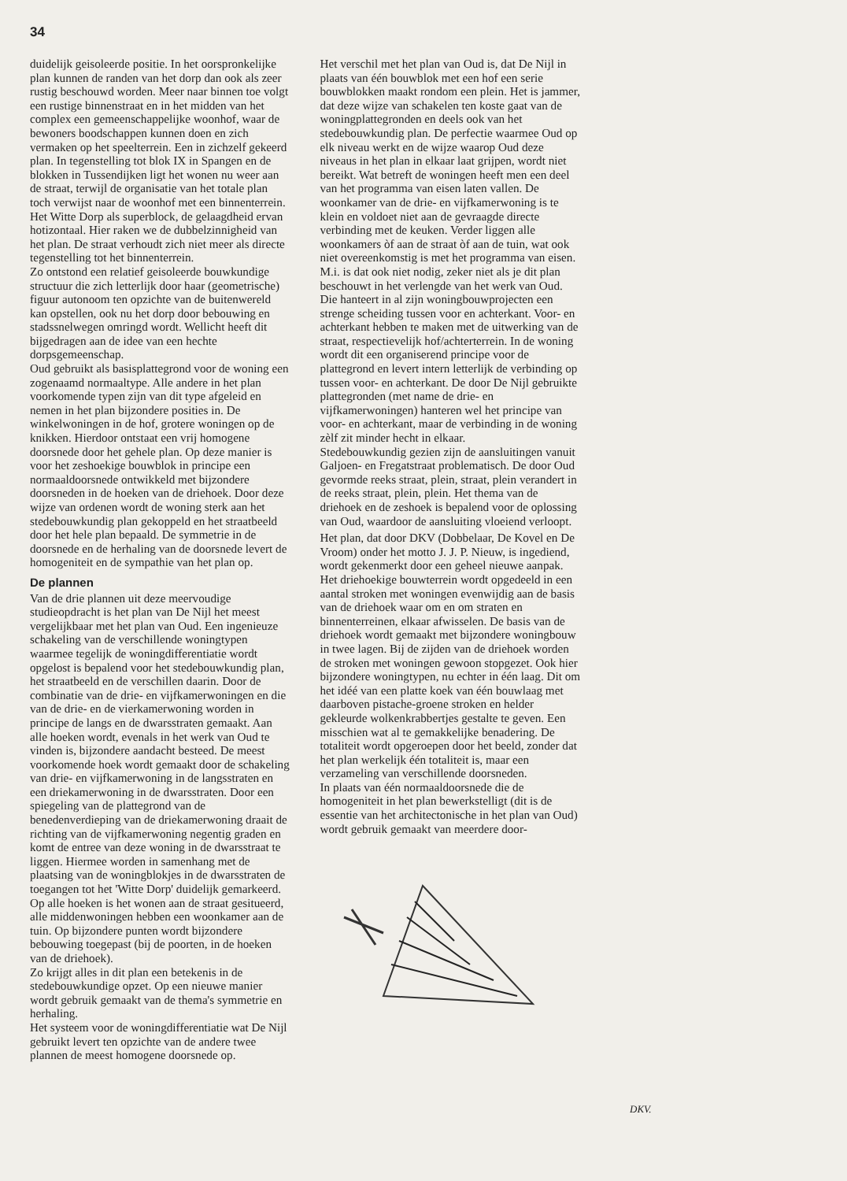34
duidelijk geisoleerde positie. In het oorspronkelijke plan kunnen de randen van het dorp dan ook als zeer rustig beschouwd worden. Meer naar binnen toe volgt een rustige binnenstraat en in het midden van het complex een gemeenschappelijke woonhof, waar de bewoners boodschappen kunnen doen en zich vermaken op het speelterrein. Een in zichzelf gekeerd plan. In tegenstelling tot blok IX in Spangen en de blokken in Tussendijken ligt het wonen nu weer aan de straat, terwijl de organisatie van het totale plan toch verwijst naar de woonhof met een binnenterrein. Het Witte Dorp als superblock, de gelaagdheid ervan hotizontaal. Hier raken we de dubbelzinnigheid van het plan. De straat verhoudt zich niet meer als directe tegenstelling tot het binnenterrein.
Zo ontstond een relatief geisoleerde bouwkundige structuur die zich letterlijk door haar (geometrische) figuur autonoom ten opzichte van de buitenwereld kan opstellen, ook nu het dorp door bebouwing en stadssnelwegen omringd wordt. Wellicht heeft dit bijgedragen aan de idee van een hechte dorpsgemeenschap.
Oud gebruikt als basisplattegrond voor de woning een zogenaamd normaaltype. Alle andere in het plan voorkomende typen zijn van dit type afgeleid en nemen in het plan bijzondere posities in. De winkelwoningen in de hof, grotere woningen op de knikken. Hierdoor ontstaat een vrij homogene doorsnede door het gehele plan. Op deze manier is voor het zeshoekige bouwblok in principe een normaaldoorsnede ontwikkeld met bijzondere doorsneden in de hoeken van de driehoek. Door deze wijze van ordenen wordt de woning sterk aan het stedebouwkundig plan gekoppeld en het straatbeeld door het hele plan bepaald. De symmetrie in de doorsnede en de herhaling van de doorsnede levert de homogeniteit en de sympathie van het plan op.
De plannen
Van de drie plannen uit deze meervoudige studieopdracht is het plan van De Nijl het meest vergelijkbaar met het plan van Oud. Een ingenieuze schakeling van de verschillende woningtypen waarmee tegelijk de woningdifferentiatie wordt opgelost is bepalend voor het stedebouwkundig plan, het straatbeeld en de verschillen daarin. Door de combinatie van de drie- en vijfkamerwoningen en die van de drie- en de vierkamerwoning worden in principe de langs en de dwarsstraten gemaakt. Aan alle hoeken wordt, evenals in het werk van Oud te vinden is, bijzondere aandacht besteed. De meest voorkomende hoek wordt gemaakt door de schakeling van drie- en vijfkamerwoning in de langsstraten en een driekamerwoning in de dwarsstraten. Door een spiegeling van de plattegrond van de benedenverdieping van de driekamerwoning draait de richting van de vijfkamerwoning negentig graden en komt de entree van deze woning in de dwarsstraat te liggen. Hiermee worden in samenhang met de plaatsing van de woningblokjes in de dwarsstraten de toegangen tot het 'Witte Dorp' duidelijk gemarkeerd. Op alle hoeken is het wonen aan de straat gesitueerd, alle middenwoningen hebben een woonkamer aan de tuin. Op bijzondere punten wordt bijzondere bebouwing toegepast (bij de poorten, in de hoeken van de driehoek).
Zo krijgt alles in dit plan een betekenis in de stedebouwkundige opzet. Op een nieuwe manier wordt gebruik gemaakt van de thema's symmetrie en herhaling.
Het systeem voor de woningdifferentiatie wat De Nijl gebruikt levert ten opzichte van de andere twee plannen de meest homogene doorsnede op.
Het verschil met het plan van Oud is, dat De Nijl in plaats van één bouwblok met een hof een serie bouwblokken maakt rondom een plein. Het is jammer, dat deze wijze van schakelen ten koste gaat van de woningplattegronden en deels ook van het stedebouwkundig plan. De perfectie waarmee Oud op elk niveau werkt en de wijze waarop Oud deze niveaus in het plan in elkaar laat grijpen, wordt niet bereikt. Wat betreft de woningen heeft men een deel van het programma van eisen laten vallen. De woonkamer van de drie- en vijfkamerwoning is te klein en voldoet niet aan de gevraagde directe verbinding met de keuken. Verder liggen alle woonkamers òf aan de straat òf aan de tuin, wat ook niet overeenkomstig is met het programma van eisen. M.i. is dat ook niet nodig, zeker niet als je dit plan beschouwt in het verlengde van het werk van Oud. Die hanteert in al zijn woningbouwprojecten een strenge scheiding tussen voor en achterkant. Voor- en achterkant hebben te maken met de uitwerking van de straat, respectievelijk hof/achterterrein. In de woning wordt dit een organiserend principe voor de plattegrond en levert intern letterlijk de verbinding op tussen voor- en achterkant. De door De Nijl gebruikte plattegronden (met name de drie- en vijfkamerwoningen) hanteren wel het principe van voor- en achterkant, maar de verbinding in de woning zèlf zit minder hecht in elkaar.
Stedebouwkundig gezien zijn de aansluitingen vanuit Galjoen- en Fregatstraat problematisch. De door Oud gevormde reeks straat, plein, straat, plein verandert in de reeks straat, plein, plein. Het thema van de driehoek en de zeshoek is bepalend voor de oplossing van Oud, waardoor de aansluiting vloeiend verloopt.
Het plan, dat door DKV (Dobbelaar, De Kovel en De Vroom) onder het motto J. J. P. Nieuw, is ingediend, wordt gekenmerkt door een geheel nieuwe aanpak. Het driehoekige bouwterrein wordt opgedeeld in een aantal stroken met woningen evenwijdig aan de basis van de driehoek waar om en om straten en binnenterreinen, elkaar afwisselen. De basis van de driehoek wordt gemaakt met bijzondere woningbouw in twee lagen. Bij de zijden van de driehoek worden de stroken met woningen gewoon stopgezet. Ook hier bijzondere woningtypen, nu echter in één laag. Dit om het idéé van een platte koek van één bouwlaag met daarboven pistache-groene stroken en helder gekleurde wolkenkrabbertjes gestalte te geven. Een misschien wat al te gemakkelijke benadering. De totaliteit wordt opgeroepen door het beeld, zonder dat het plan werkelijk één totaliteit is, maar een verzameling van verschillende doorsneden.
In plaats van één normaaldoorsnede die de homogeniteit in het plan bewerkstelligt (dit is de essentie van het architectonische in het plan van Oud) wordt gebruik gemaakt van meerdere door-
DKV.